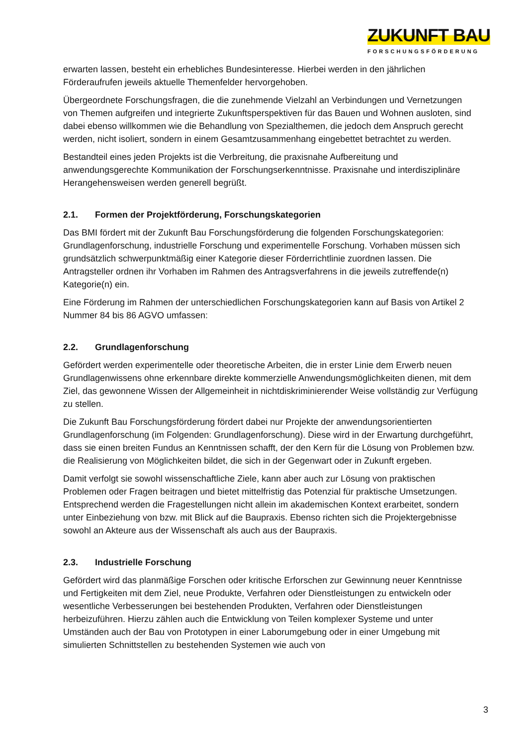ZUKUNFT BAU
FORSCHUNGSFÖRDERUNG
erwarten lassen, besteht ein erhebliches Bundesinteresse. Hierbei werden in den jährlichen Förderaufrufen jeweils aktuelle Themenfelder hervorgehoben.
Übergeordnete Forschungsfragen, die die zunehmende Vielzahl an Verbindungen und Vernetzungen von Themen aufgreifen und integrierte Zukunftsperspektiven für das Bauen und Wohnen ausloten, sind dabei ebenso willkommen wie die Behandlung von Spezialthemen, die jedoch dem Anspruch gerecht werden, nicht isoliert, sondern in einem Gesamtzusammenhang eingebettet betrachtet zu werden.
Bestandteil eines jeden Projekts ist die Verbreitung, die praxisnahe Aufbereitung und anwendungsgerechte Kommunikation der Forschungserkenntnisse. Praxisnahe und interdisziplinäre Herangehensweisen werden generell begrüßt.
2.1. Formen der Projektförderung, Forschungskategorien
Das BMI fördert mit der Zukunft Bau Forschungsförderung die folgenden Forschungskategorien: Grundlagenforschung, industrielle Forschung und experimentelle Forschung. Vorhaben müssen sich grundsätzlich schwerpunktmäßig einer Kategorie dieser Förderrichtlinie zuordnen lassen. Die Antragsteller ordnen ihr Vorhaben im Rahmen des Antragsverfahrens in die jeweils zutreffende(n) Kategorie(n) ein.
Eine Förderung im Rahmen der unterschiedlichen Forschungskategorien kann auf Basis von Artikel 2 Nummer 84 bis 86 AGVO umfassen:
2.2. Grundlagenforschung
Gefördert werden experimentelle oder theoretische Arbeiten, die in erster Linie dem Erwerb neuen Grundlagenwissens ohne erkennbare direkte kommerzielle Anwendungsmöglichkeiten dienen, mit dem Ziel, das gewonnene Wissen der Allgemeinheit in nichtdiskriminierender Weise vollständig zur Verfügung zu stellen.
Die Zukunft Bau Forschungsförderung fördert dabei nur Projekte der anwendungsorientierten Grundlagenforschung (im Folgenden: Grundlagenforschung). Diese wird in der Erwartung durchgeführt, dass sie einen breiten Fundus an Kenntnissen schafft, der den Kern für die Lösung von Problemen bzw. die Realisierung von Möglichkeiten bildet, die sich in der Gegenwart oder in Zukunft ergeben.
Damit verfolgt sie sowohl wissenschaftliche Ziele, kann aber auch zur Lösung von praktischen Problemen oder Fragen beitragen und bietet mittelfristig das Potenzial für praktische Umsetzungen. Entsprechend werden die Fragestellungen nicht allein im akademischen Kontext erarbeitet, sondern unter Einbeziehung von bzw. mit Blick auf die Baupraxis. Ebenso richten sich die Projektergebnisse sowohl an Akteure aus der Wissenschaft als auch aus der Baupraxis.
2.3. Industrielle Forschung
Gefördert wird das planmäßige Forschen oder kritische Erforschen zur Gewinnung neuer Kenntnisse und Fertigkeiten mit dem Ziel, neue Produkte, Verfahren oder Dienstleistungen zu entwickeln oder wesentliche Verbesserungen bei bestehenden Produkten, Verfahren oder Dienstleistungen herbeizuführen. Hierzu zählen auch die Entwicklung von Teilen komplexer Systeme und unter Umständen auch der Bau von Prototypen in einer Laborumgebung oder in einer Umgebung mit simulierten Schnittstellen zu bestehenden Systemen wie auch von
3